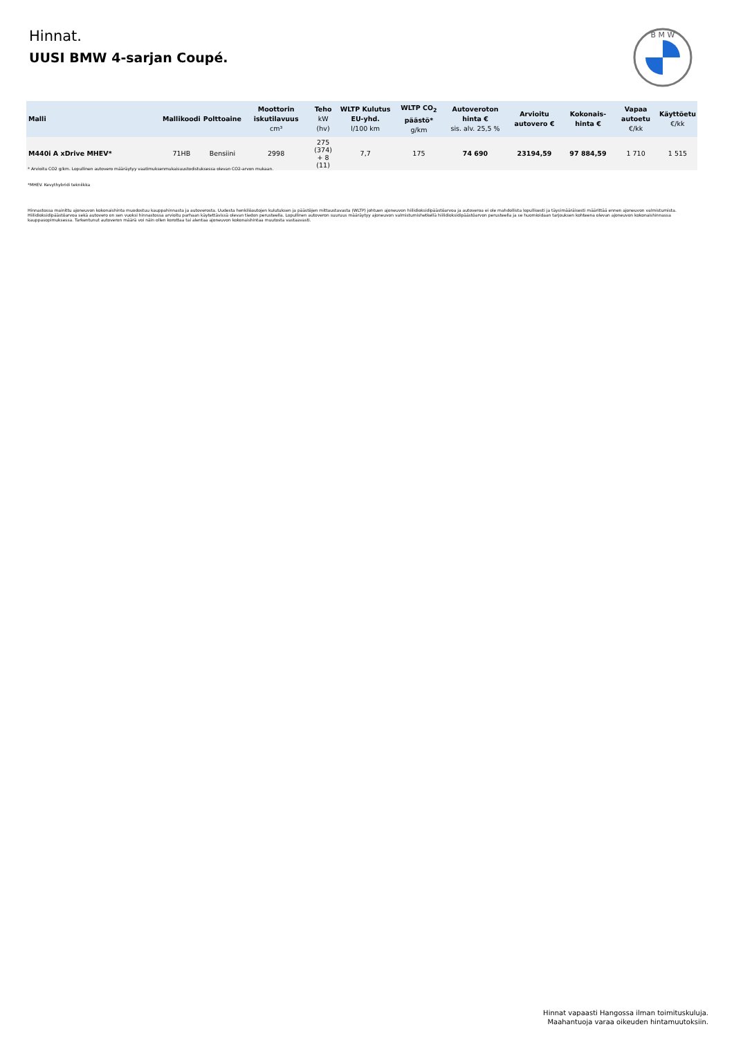Hinnat.
UUSI BMW 4-sarjan Coupé.
B M W
| Malli | Mallikoodi | Polttoaine | Moottorin iskutilavuus cm³ | Teho kW (hv) | WLTP Kulutus EU-yhd. l/100 km | WLTP CO<sub>2</sub> päästö* g/km | Autoveroton hinta € sis. alv. 25,5 % | Arvioitu autovero € | Kokonais-hinta € | Vapaa autoetu €/kk | Käyttöetu €/kk |
| --- | --- | --- | --- | --- | --- | --- | --- | --- | --- | --- | --- |
| M440i A xDrive MHEV* | 71HB | Bensiini | 2998 | 275 (374) + 8 (11) | 7,7 | 175 | 74 690 | 23194,59 | 97 884,59 | 1 710 | 1 515 |
* Arvioitu CO2 g/km. Lopullinen autovero määräytyy vaatimuksenmukaisuustodistuksessa olevan CO2-arvon mukaan.
*MHEV. Kevythybridi tekniikka
Hinnastossa mainittu ajoneuvon kokonaishinta muodostuu kauppahinnasta ja autoverosta. Uudesta henkilöautojen kulutuksen ja päästöjen mittaustavasta (WLTP) johtuen ajoneuvon hiilidioksidipäästöarvoa ja autoveroa ei ole mahdollista lopullisesti ja täysimääräisesti määrittää ennen ajoneuvon valmistumista. Hiilidioksidipäästöarvoa sekä autovero on sen vuoksi hinnastossa arvioitu parhaan käytettävissä olevan tiedon perusteella. Lopullinen autoveron suuruus määräytyy ajoneuvon valmistumishetkellä hiilidioksidipäästöarvon perusteella ja se huomioidaan tarjouksen kohteena olevan ajoneuvon kokonaishinnassa kauppasopimuksessa. Tarkentunut autoveron määrä voi näin ollen korottaa tai alentaa ajoneuvon kokonaishintaa muutosta vastaavasti.
Hinnat vapaasti Hangossa ilman toimituskuluja.
Maahantuoja varaa oikeuden hintamuutoksiin.